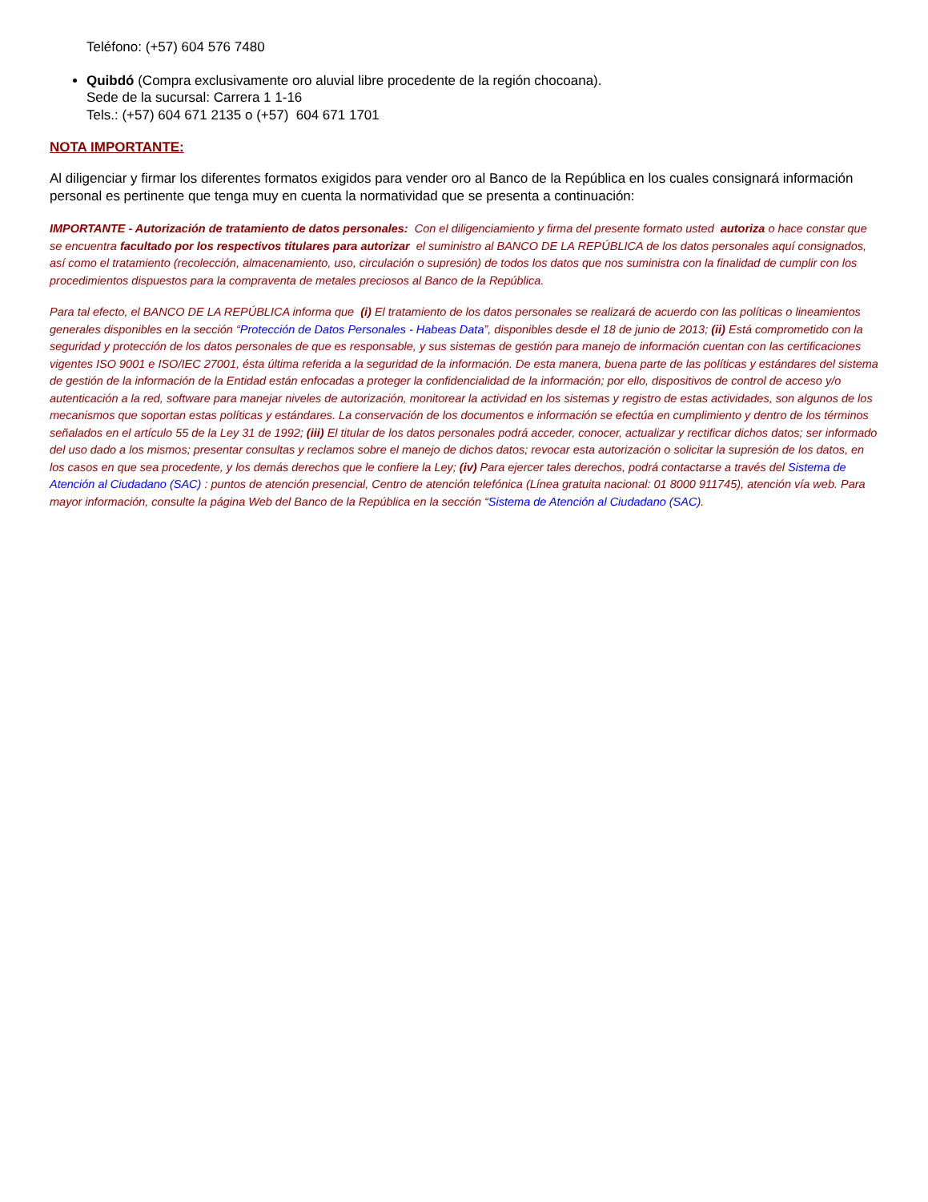Teléfono: (+57) 604 576 7480
Quibdó (Compra exclusivamente oro aluvial libre procedente de la región chocoana).
Sede de la sucursal: Carrera 1 1-16
Tels.: (+57) 604 671 2135 o (+57) 604 671 1701
NOTA IMPORTANTE:
Al diligenciar y firmar los diferentes formatos exigidos para vender oro al Banco de la República en los cuales consignará información personal es pertinente que tenga muy en cuenta la normatividad que se presenta a continuación:
IMPORTANTE - Autorización de tratamiento de datos personales: Con el diligenciamiento y firma del presente formato usted autoriza o hace constar que se encuentra facultado por los respectivos titulares para autorizar el suministro al BANCO DE LA REPÚBLICA de los datos personales aquí consignados, así como el tratamiento (recolección, almacenamiento, uso, circulación o supresión) de todos los datos que nos suministra con la finalidad de cumplir con los procedimientos dispuestos para la compraventa de metales preciosos al Banco de la República.
Para tal efecto, el BANCO DE LA REPÚBLICA informa que (i) El tratamiento de los datos personales se realizará de acuerdo con las políticas o lineamientos generales disponibles en la sección “Protección de Datos Personales - Habeas Data”, disponibles desde el 18 de junio de 2013; (ii) Está comprometido con la seguridad y protección de los datos personales de que es responsable, y sus sistemas de gestión para manejo de información cuentan con las certificaciones vigentes ISO 9001 e ISO/IEC 27001, ésta última referida a la seguridad de la información. De esta manera, buena parte de las políticas y estándares del sistema de gestión de la información de la Entidad están enfocadas a proteger la confidencialidad de la información; por ello, dispositivos de control de acceso y/o autenticación a la red, software para manejar niveles de autorización, monitorear la actividad en los sistemas y registro de estas actividades, son algunos de los mecanismos que soportan estas políticas y estándares. La conservación de los documentos e información se efectúa en cumplimiento y dentro de los términos señalados en el artículo 55 de la Ley 31 de 1992; (iii) El titular de los datos personales podrá acceder, conocer, actualizar y rectificar dichos datos; ser informado del uso dado a los mismos; presentar consultas y reclamos sobre el manejo de dichos datos; revocar esta autorización o solicitar la supresión de los datos, en los casos en que sea procedente, y los demás derechos que le confiere la Ley; (iv) Para ejercer tales derechos, podrá contactarse a través del Sistema de Atención al Ciudadano (SAC) : puntos de atención presencial, Centro de atención telefónica (Línea gratuita nacional: 01 8000 911745), atención vía web. Para mayor información, consulte la página Web del Banco de la República en la sección “Sistema de Atención al Ciudadano (SAC).